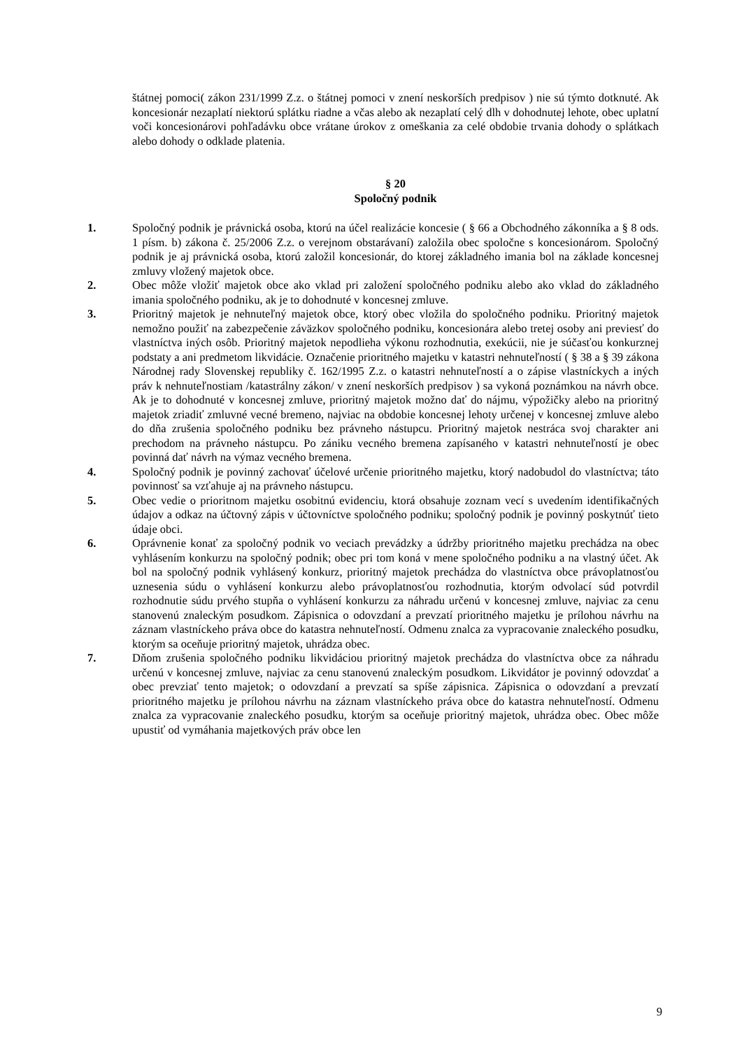štátnej pomoci( zákon 231/1999 Z.z. o štátnej pomoci v znení neskorších predpisov ) nie sú týmto dotknuté. Ak koncesionár nezaplatí niektorú splátku riadne a včas alebo ak nezaplatí celý dlh v dohodnutej lehote, obec uplatní voči koncesionárovi pohľadávku obce vrátane úrokov z omeškania za celé obdobie trvania dohody o splátkach alebo dohody o odklade platenia.
§ 20
Spoločný podnik
1. Spoločný podnik je právnická osoba, ktorú na účel realizácie koncesie ( § 66 a Obchodného zákonníka a § 8 ods. 1 písm. b) zákona č. 25/2006 Z.z. o verejnom obstarávaní) založila obec spoločne s koncesionárom. Spoločný podnik je aj právnická osoba, ktorú založil koncesionár, do ktorej základného imania bol na základe koncesnej zmluvy vložený majetok obce.
2. Obec môže vložiť majetok obce ako vklad pri založení spoločného podniku alebo ako vklad do základného imania spoločného podniku, ak je to dohodnuté v koncesnej zmluve.
3. Prioritný majetok je nehnuteľný majetok obce, ktorý obec vložila do spoločného podniku. Prioritný majetok nemožno použiť na zabezpečenie záväzkov spoločného podniku, koncesionára alebo tretej osoby ani previesť do vlastníctva iných osôb. Prioritný majetok nepodlieha výkonu rozhodnutia, exekúcii, nie je súčasťou konkurznej podstaty a ani predmetom likvidácie. Označenie prioritného majetku v katastri nehnuteľností ( § 38 a § 39 zákona Národnej rady Slovenskej republiky č. 162/1995 Z.z. o katastri nehnuteľností a o zápise vlastníckych a iných práv k nehnuteľnostiam /katastrálny zákon/ v znení neskorších predpisov ) sa vykoná poznámkou na návrh obce. Ak je to dohodnuté v koncesnej zmluve, prioritný majetok možno dať do nájmu, výpožičky alebo na prioritný majetok zriadiť zmluvné vecné bremeno, najviac na obdobie koncesnej lehoty určenej v koncesnej zmluve alebo do dňa zrušenia spoločného podniku bez právneho nástupcu. Prioritný majetok nestráca svoj charakter ani prechodom na právneho nástupcu. Po zániku vecného bremena zapísaného v katastri nehnuteľností je obec povinná dať návrh na výmaz vecného bremena.
4. Spoločný podnik je povinný zachovať účelové určenie prioritného majetku, ktorý nadobudol do vlastníctva; táto povinnosť sa vzťahuje aj na právneho nástupcu.
5. Obec vedie o prioritnom majetku osobitnú evidenciu, ktorá obsahuje zoznam vecí s uvedením identifikačných údajov a odkaz na účtovný zápis v účtovníctve spoločného podniku; spoločný podnik je povinný poskytnúť tieto údaje obci.
6. Oprávnenie konať za spoločný podnik vo veciach prevádzky a údržby prioritného majetku prechádza na obec vyhlásením konkurzu na spoločný podnik; obec pri tom koná v mene spoločného podniku a na vlastný účet. Ak bol na spoločný podnik vyhlásený konkurz, prioritný majetok prechádza do vlastníctva obce právoplatnosťou uznesenia súdu o vyhlásení konkurzu alebo právoplatnosťou rozhodnutia, ktorým odvolací súd potvrdil rozhodnutie súdu prvého stupňa o vyhlásení konkurzu za náhradu určenú v koncesnej zmluve, najviac za cenu stanovenú znaleckým posudkom. Zápisnica o odovzdaní a prevzatí prioritného majetku je prílohou návrhu na záznam vlastníckeho práva obce do katastra nehnuteľností. Odmenu znalca za vypracovanie znaleckého posudku, ktorým sa oceňuje prioritný majetok, uhrádza obec.
7. Dňom zrušenia spoločného podniku likvidáciou prioritný majetok prechádza do vlastníctva obce za náhradu určenú v koncesnej zmluve, najviac za cenu stanovenú znaleckým posudkom. Likvidátor je povinný odovzdať a obec prevziať tento majetok; o odovzdaní a prevzatí sa spíše zápisnica. Zápisnica o odovzdaní a prevzatí prioritného majetku je prílohou návrhu na záznam vlastníckeho práva obce do katastra nehnuteľností. Odmenu znalca za vypracovanie znaleckého posudku, ktorým sa oceňuje prioritný majetok, uhrádza obec. Obec môže upustiť od vymáhania majetkových práv obce len
9